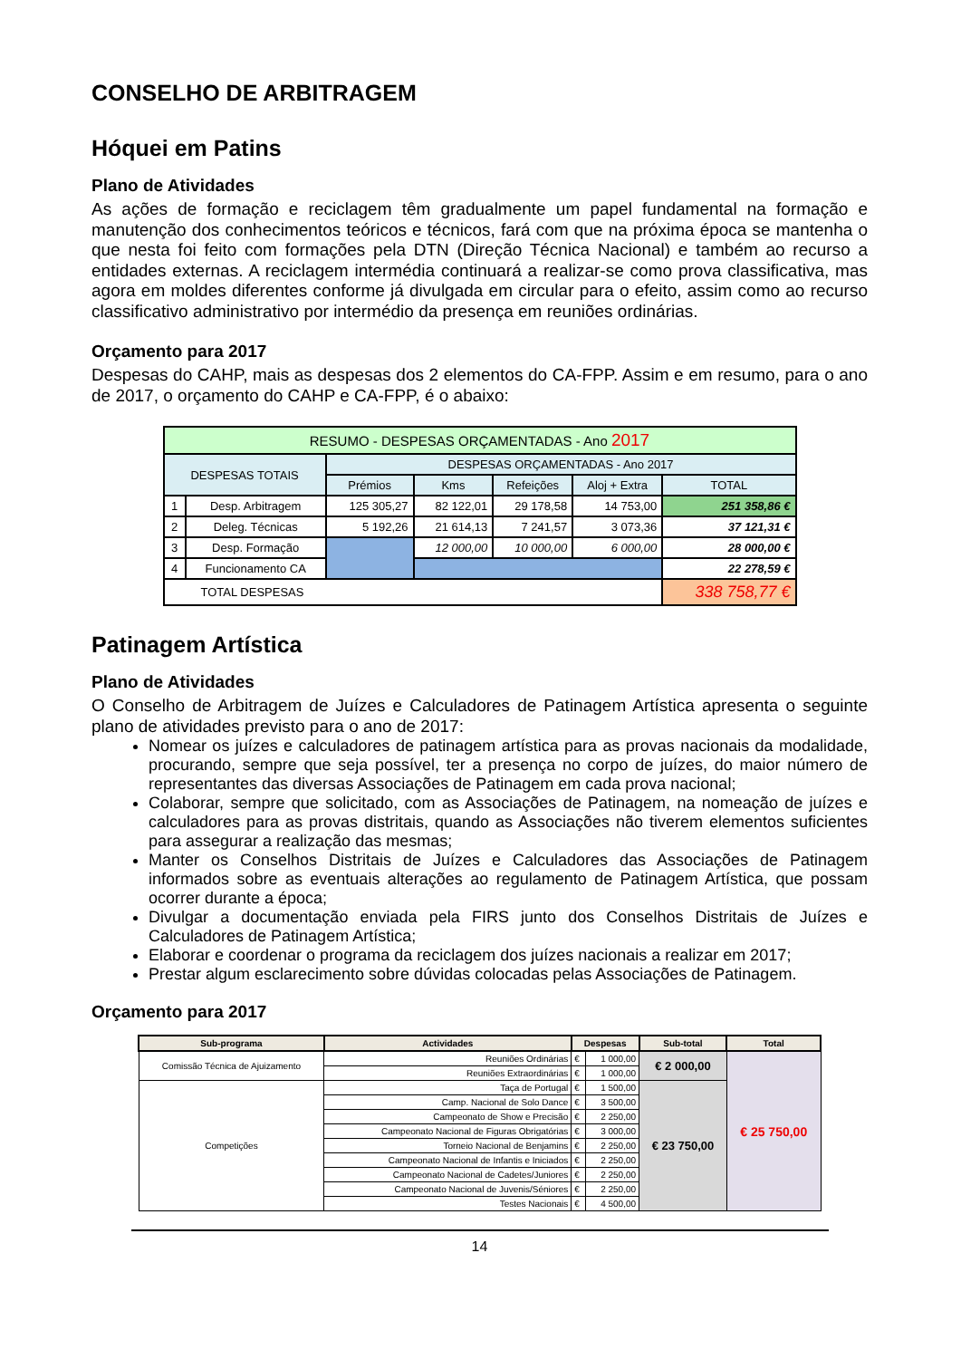CONSELHO DE ARBITRAGEM
Hóquei em Patins
Plano de Atividades
As ações de formação e reciclagem têm gradualmente um papel fundamental na formação e manutenção dos conhecimentos teóricos e técnicos, fará com que na próxima época se mantenha o que nesta foi feito com formações pela DTN (Direção Técnica Nacional) e também ao recurso a entidades externas. A reciclagem intermédia continuará a realizar-se como prova classificativa, mas agora em moldes diferentes conforme já divulgada em circular para o efeito, assim como ao recurso classificativo administrativo por intermédio da presença em reuniões ordinárias.
Orçamento para 2017
Despesas do CAHP, mais as despesas dos 2 elementos do CA-FPP. Assim e em resumo, para o ano de 2017, o orçamento do CAHP e CA-FPP, é o abaixo:
| RESUMO - DESPESAS ORÇAMENTADAS - Ano 2017 | | | | | | |
| DESPESAS TOTAIS | | DESPESAS ORÇAMENTADAS - Ano 2017 | | | | |
| | | Prémios | Kms | Refeições | Aloj + Extra | TOTAL |
| 1 | Desp. Arbitragem | 125 305,27 | 82 122,01 | 29 178,58 | 14 753,00 | 251 358,86 € |
| 2 | Deleg. Técnicas | 5 192,26 | 21 614,13 | 7 241,57 | 3 073,36 | 37 121,31 € |
| 3 | Desp. Formação | | 12 000,00 | 10 000,00 | 6 000,00 | 28 000,00 € |
| 4 | Funcionamento CA | | | | | 22 278,59 € |
| TOTAL DESPESAS | | | | | | 338 758,77 € |
Patinagem Artística
Plano de Atividades
O Conselho de Arbitragem de Juízes e Calculadores de Patinagem Artística apresenta o seguinte plano de atividades previsto para o ano de 2017:
Nomear os juízes e calculadores de patinagem artística para as provas nacionais da modalidade, procurando, sempre que seja possível, ter a presença no corpo de juízes, do maior número de representantes das diversas Associações de Patinagem em cada prova nacional;
Colaborar, sempre que solicitado, com as Associações de Patinagem, na nomeação de juízes e calculadores para as provas distritais, quando as Associações não tiverem elementos suficientes para assegurar a realização das mesmas;
Manter os Conselhos Distritais de Juízes e Calculadores das Associações de Patinagem informados sobre as eventuais alterações ao regulamento de Patinagem Artística, que possam ocorrer durante a época;
Divulgar a documentação enviada pela FIRS junto dos Conselhos Distritais de Juízes e Calculadores de Patinagem Artística;
Elaborar e coordenar o programa da reciclagem dos juízes nacionais a realizar em 2017;
Prestar algum esclarecimento sobre dúvidas colocadas pelas Associações de Patinagem.
Orçamento para 2017
| Sub-programa | Actividades | Despesas | | Sub-total | Total |
| --- | --- | --- | --- | --- | --- |
| Comissão Técnica de Ajuizamento | Reuniões Ordinárias | € | 1 000,00 | € 2 000,00 | € 25 750,00 |
| | Reuniões Extraordinárias | € | 1 000,00 | | |
| Competições | Taça de Portugal | € | 1 500,00 | € 23 750,00 | |
| | Camp. Nacional de Solo Dance | € | 3 500,00 | | |
| | Campeonato de Show e Precisão | € | 2 250,00 | | |
| | Campeonato Nacional de Figuras Obrigatórias | € | 3 000,00 | | |
| | Torneio Nacional de Benjamins | € | 2 250,00 | | |
| | Campeonato Nacional de Infantis e Iniciados | € | 2 250,00 | | |
| | Campeonato Nacional de Cadetes/Juniores | € | 2 250,00 | | |
| | Campeonato Nacional de Juvenis/Séniores | € | 2 250,00 | | |
| | Testes Nacionais | € | 4 500,00 | | |
14